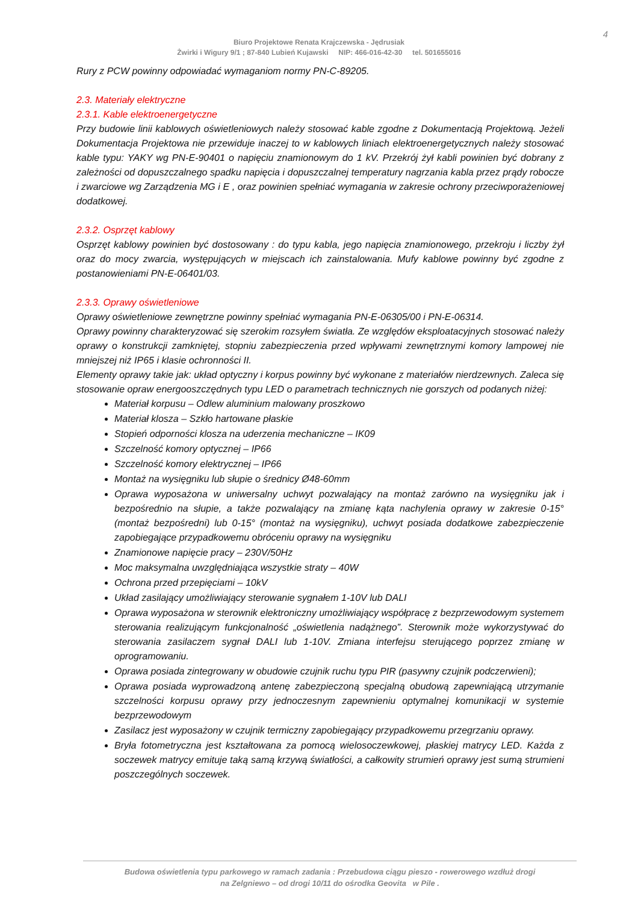4
Biuro Projektowe Renata Krajczewska - Jędrusiak
Żwirki i Wigury 9/1 ; 87-840 Lubień Kujawski NIP: 466-016-42-30 tel. 501655016
Rury z PCW powinny odpowiadać wymaganiom normy PN-C-89205.
2.3. Materiały elektryczne
2.3.1. Kable elektroenergetyczne
Przy budowie linii kablowych oświetleniowych należy stosować kable zgodne z Dokumentacją Projektową. Jeżeli Dokumentacja Projektowa nie przewiduje inaczej to w kablowych liniach elektroenergetycznych należy stosować kable typu: YAKY wg PN-E-90401 o napięciu znamionowym do 1 kV. Przekrój żył kabli powinien być dobrany z zależności od dopuszczalnego spadku napięcia i dopuszczalnej temperatury nagrzania kabla przez prądy robocze i zwarciowe wg Zarządzenia MG i E , oraz powinien spełniać wymagania w zakresie ochrony przeciwporażeniowej dodatkowej.
2.3.2. Osprzęt kablowy
Osprzęt kablowy powinien być dostosowany : do typu kabla, jego napięcia znamionowego, przekroju i liczby żył oraz do mocy zwarcia, występujących w miejscach ich zainstalowania. Mufy kablowe powinny być zgodne z postanowieniami PN-E-06401/03.
2.3.3. Oprawy oświetleniowe
Oprawy oświetleniowe zewnętrzne powinny spełniać wymagania PN-E-06305/00 i PN-E-06314.
Oprawy powinny charakteryzować się szerokim rozsyłem światła. Ze względów eksploatacyjnych stosować należy oprawy o konstrukcji zamkniętej, stopniu zabezpieczenia przed wpływami zewnętrznymi komory lampowej nie mniejszej niż IP65 i klasie ochronności II.
Elementy oprawy takie jak: układ optyczny i korpus powinny być wykonane z materiałów nierdzewnych. Zaleca się stosowanie opraw energooszczędnych typu LED o parametrach technicznych nie gorszych od podanych niżej:
Materiał korpusu – Odlew aluminium malowany proszkowo
Materiał klosza – Szkło hartowane płaskie
Stopień odporności klosza na uderzenia mechaniczne – IK09
Szczelność komory optycznej – IP66
Szczelność komory elektrycznej – IP66
Montaż na wysięgniku lub słupie o średnicy Ø48-60mm
Oprawa wyposażona w uniwersalny uchwyt pozwalający na montaż zarówno na wysięgniku jak i bezpośrednio na słupie, a także pozwalający na zmianę kąta nachylenia oprawy w zakresie 0-15° (montaż bezpośredni) lub 0-15° (montaż na wysięgniku), uchwyt posiada dodatkowe zabezpieczenie zapobiegające przypadkowemu obróceniu oprawy na wysięgniku
Znamionowe napięcie pracy – 230V/50Hz
Moc maksymalna uwzględniająca wszystkie straty – 40W
Ochrona przed przepięciami – 10kV
Układ zasilający umożliwiający sterowanie sygnałem 1-10V lub DALI
Oprawa wyposażona w sterownik elektroniczny umożliwiający współpracę z bezprzewodowym systemem sterowania realizującym funkcjonalność „oświetlenia nadążnego”. Sterownik może wykorzystywać do sterowania zasilaczem sygnał DALI lub 1-10V. Zmiana interfejsu sterującego poprzez zmianę w oprogramowaniu.
Oprawa posiada zintegrowany w obudowie czujnik ruchu typu PIR (pasywny czujnik podczerwieni);
Oprawa posiada wyprowadzoną antenę zabezpieczoną specjalną obudową zapewniającą utrzymanie szczelności korpusu oprawy przy jednoczesnym zapewnieniu optymalnej komunikacji w systemie bezprzewodowym
Zasilacz jest wyposażony w czujnik termiczny zapobiegający przypadkowemu przegrzaniu oprawy.
Bryła fotometryczna jest kształtowana za pomocą wielosoczewkowej, płaskiej matrycy LED. Każda z soczewek matrycy emituje taką samą krzywą światłości, a całkowity strumień oprawy jest sumą strumieni poszczególnych soczewek.
Budowa oświetlenia typu parkowego w ramach zadania : Przebudowa ciągu pieszo - rowerowego wzdłuż drogi
na Zelgniewo – od drogi 10/11 do ośrodka Geovita w Pile .